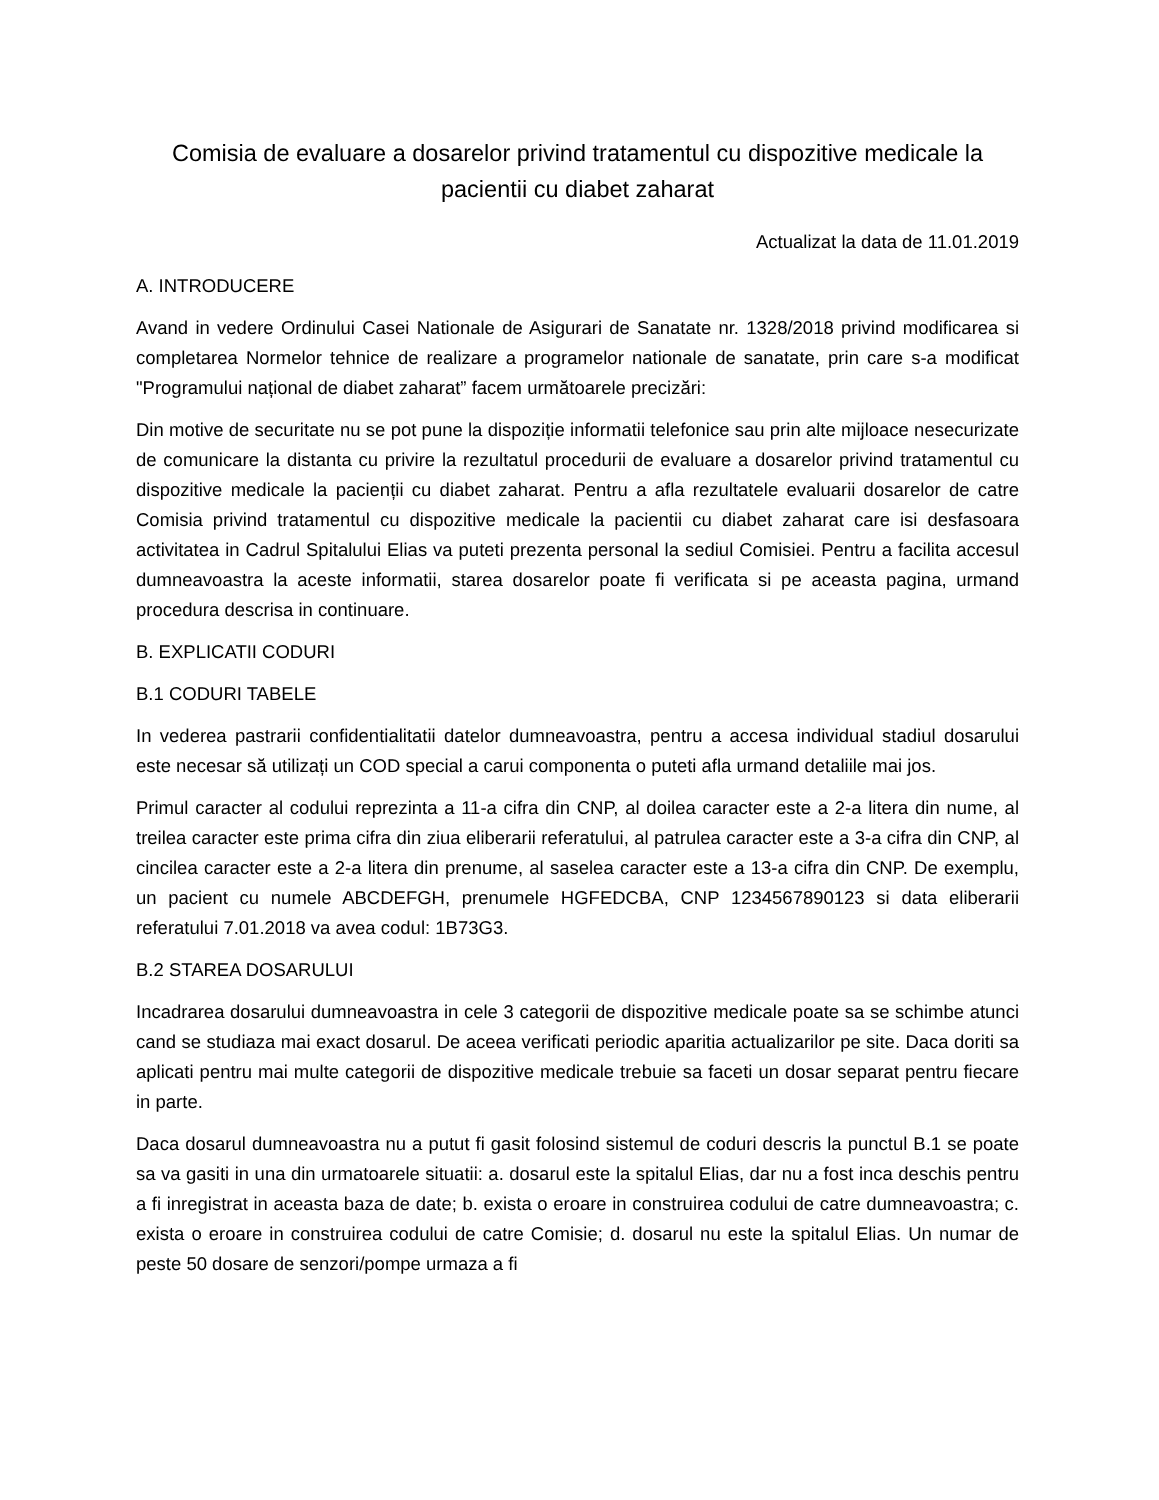Comisia de evaluare a dosarelor privind tratamentul cu dispozitive medicale la pacientii cu diabet zaharat
Actualizat la data de 11.01.2019
A. INTRODUCERE
Avand in vedere Ordinului Casei Nationale de Asigurari de Sanatate nr. 1328/2018 privind modificarea si completarea Normelor tehnice de realizare a programelor nationale de sanatate, prin care s-a modificat "Programului național de diabet zaharat” facem următoarele precizări:
Din motive de securitate nu se pot pune la dispoziție informatii telefonice sau prin alte mijloace nesecurizate de comunicare la distanta cu privire la rezultatul procedurii de evaluare a dosarelor privind tratamentul cu dispozitive medicale la pacienții cu diabet zaharat. Pentru a afla rezultatele evaluarii dosarelor de catre Comisia privind tratamentul cu dispozitive medicale la pacientii cu diabet zaharat care isi desfasoara activitatea in Cadrul Spitalului Elias va puteti prezenta personal la sediul Comisiei. Pentru a facilita accesul dumneavoastra la aceste informatii, starea dosarelor poate fi verificata si pe aceasta pagina, urmand procedura descrisa in continuare.
B. EXPLICATII CODURI
B.1 CODURI TABELE
In vederea pastrarii confidentialitatii datelor dumneavoastra, pentru a accesa individual stadiul dosarului este necesar să utilizați un COD special a carui componenta o puteti afla urmand detaliile mai jos.
Primul caracter al codului reprezinta a 11-a cifra din CNP, al doilea caracter este a 2-a litera din nume, al treilea caracter este prima cifra din ziua eliberarii referatului, al patrulea caracter este a 3-a cifra din CNP, al cincilea caracter este a 2-a litera din prenume, al saselea caracter este a 13-a cifra din CNP. De exemplu, un pacient cu numele ABCDEFGH, prenumele HGFEDCBA, CNP 1234567890123 si data eliberarii referatului 7.01.2018 va avea codul: 1B73G3.
B.2 STAREA DOSARULUI
Incadrarea dosarului dumneavoastra in cele 3 categorii de dispozitive medicale poate sa se schimbe atunci cand se studiaza mai exact dosarul. De aceea verificati periodic aparitia actualizarilor pe site. Daca doriti sa aplicati pentru mai multe categorii de dispozitive medicale trebuie sa faceti un dosar separat pentru fiecare in parte.
Daca dosarul dumneavoastra nu a putut fi gasit folosind sistemul de coduri descris la punctul B.1 se poate sa va gasiti in una din urmatoarele situatii: a. dosarul este la spitalul Elias, dar nu a fost inca deschis pentru a fi inregistrat in aceasta baza de date; b. exista o eroare in construirea codului de catre dumneavoastra; c. exista o eroare in construirea codului de catre Comisie; d. dosarul nu este la spitalul Elias. Un numar de peste 50 dosare de senzori/pompe urmaza a fi